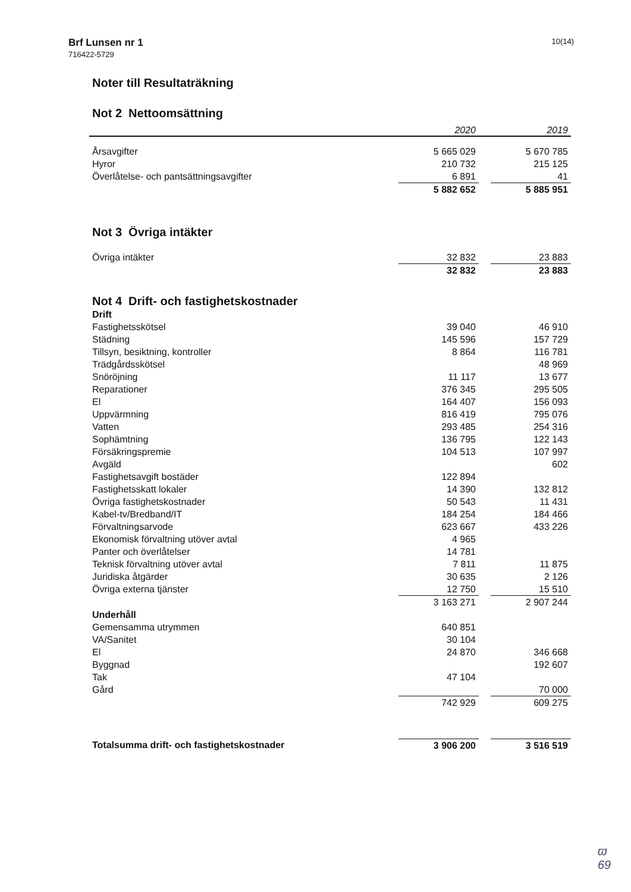Brf Lunsen nr 1
716422-5729
10(14)
Noter till Resultaträkning
Not 2 Nettoomsättning
| | 2020 | | 2019 |
| --- | --- | --- | --- |
| Årsavgifter | 5 665 029 | | 5 670 785 |
| Hyror | 210 732 | | 215 125 |
| Överlåtelse- och pantsättningsavgifter | 6 891 | | 41 |
| | 5 882 652 | | 5 885 951 |
Not 3 Övriga intäkter
| Övriga intäkter | 32 832 | | 23 883 |
| | 32 832 | | 23 883 |
Not 4 Drift- och fastighetskostnader
| Drift | | | |
| Fastighetsskötsel | 39 040 | | 46 910 |
| Städning | 145 596 | | 157 729 |
| Tillsyn, besiktning, kontroller | 8 864 | | 116 781 |
| Trädgårdsskötsel | | | 48 969 |
| Snöröjning | 11 117 | | 13 677 |
| Reparationer | 376 345 | | 295 505 |
| El | 164 407 | | 156 093 |
| Uppvärmning | 816 419 | | 795 076 |
| Vatten | 293 485 | | 254 316 |
| Sophämtning | 136 795 | | 122 143 |
| Försäkringspremie | 104 513 | | 107 997 |
| Avgäld | | | 602 |
| Fastighetsavgift bostäder | 122 894 | | |
| Fastighetsskatt lokaler | 14 390 | | 132 812 |
| Övriga fastighetskostnader | 50 543 | | 11 431 |
| Kabel-tv/Bredband/IT | 184 254 | | 184 466 |
| Förvaltningsarvode | 623 667 | | 433 226 |
| Ekonomisk förvaltning utöver avtal | 4 965 | | |
| Panter och överlåtelser | 14 781 | | |
| Teknisk förvaltning utöver avtal | 7 811 | | 11 875 |
| Juridiska åtgärder | 30 635 | | 2 126 |
| Övriga externa tjänster | 12 750 | | 15 510 |
| | 3 163 271 | | 2 907 244 |
| Underhåll | | | |
| Gemensamma utrymmen | 640 851 | | |
| VA/Sanitet | 30 104 | | |
| El | 24 870 | | 346 668 |
| Byggnad | | | 192 607 |
| Tak | 47 104 | | |
| Gård | | | 70 000 |
| | 742 929 | | 609 275 |
| Totalsumma drift- och fastighetskostnader | 3 906 200 | | 3 516 519 |
ϖ
69